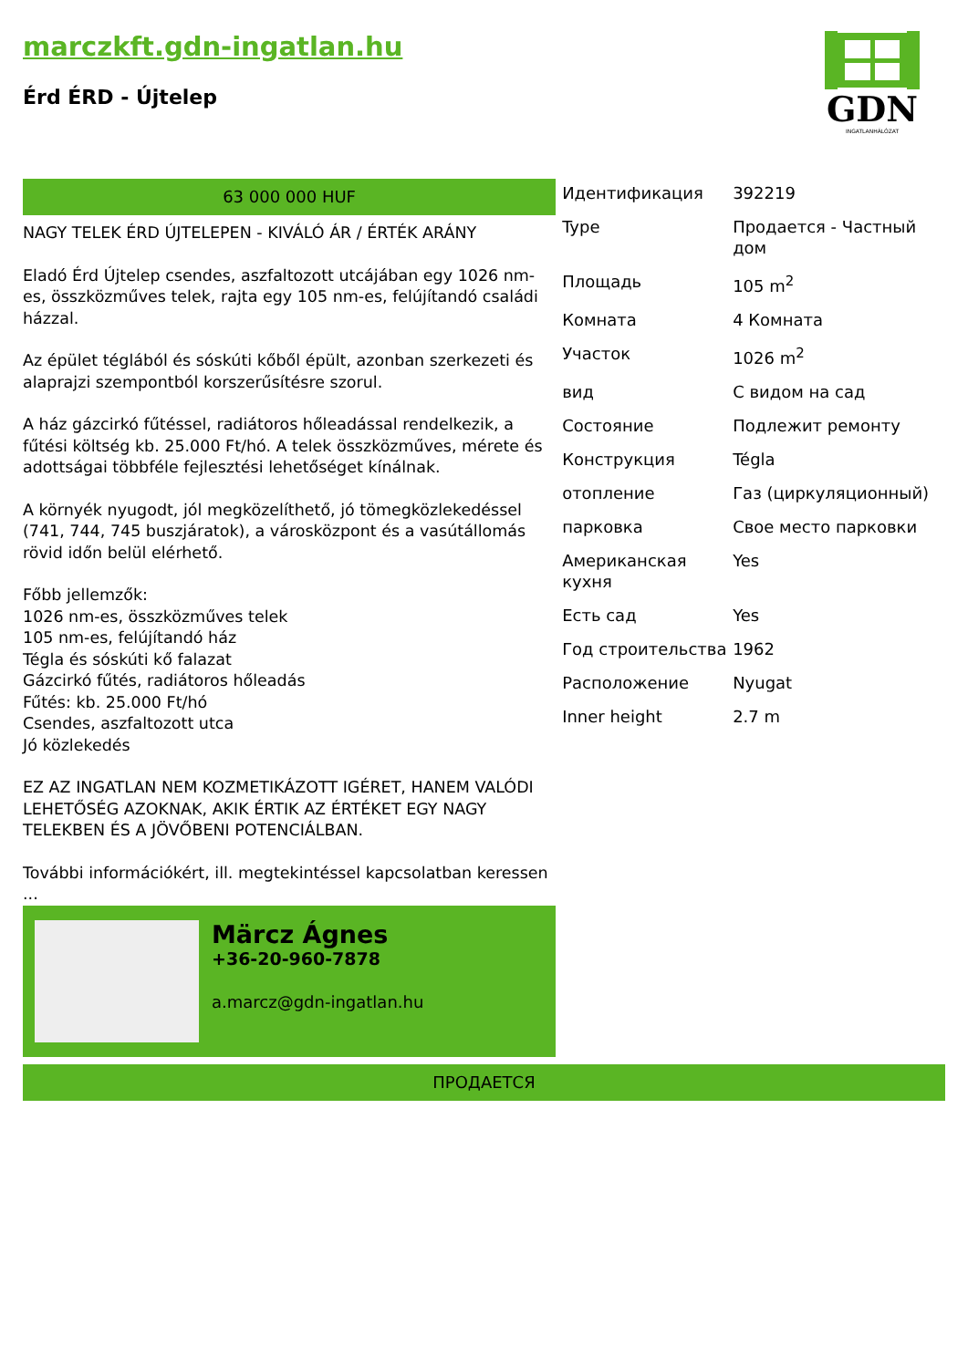marczkft.gdn-ingatlan.hu
Érd ÉRD - Újtelep
GDN
INGATLANHÁLÓZAT
63 000 000 HUF
NAGY TELEK ÉRD ÚJTELEPEN - KIVÁLÓ ÁR / ÉRTÉK ARÁNY
Eladó Érd Újtelep csendes, aszfaltozott utcájában egy 1026 nm-es, összközműves telek, rajta egy 105 nm-es, felújítandó családi házzal.
Az épület téglából és sóskúti kőből épült, azonban szerkezeti és alaprajzi szempontból korszerűsítésre szorul.
A ház gázcirkó fűtéssel, radiátoros hőleadással rendelkezik, a fűtési költség kb. 25.000 Ft/hó. A telek összközműves, mérete és adottságai többféle fejlesztési lehetőséget kínálnak.
A környék nyugodt, jól megközelíthető, jó tömegközlekedéssel (741, 744, 745 buszjáratok), a városközpont és a vasútállomás rövid időn belül elérhető.
Főbb jellemzők:
1026 nm-es, összközműves telek
105 nm-es, felújítandó ház
Tégla és sóskúti kő falazat
Gázcirkó fűtés, radiátoros hőleadás
Fűtés: kb. 25.000 Ft/hó
Csendes, aszfaltozott utca
Jó közlekedés
EZ AZ INGATLAN NEM KOZMETIKÁZOTT IGÉRET, HANEM VALÓDI LEHETŐSÉG AZOKNAK, AKIK ÉRTIK AZ ÉRTÉKET EGY NAGY TELEKBEN ÉS A JÖVŐBENI POTENCIÁLBAN.
További információkért, ill. megtekintéssel kapcsolatban keressen ...
Märcz Ágnes
+36-20-960-7878
a.marcz@gdn-ingatlan.hu
| Идентификация | 392219 |
| Type | Продается - Частный дом |
| Площадь | 105 m<sup>2</sup> |
| Комната | 4 Комната |
| Участок | 1026 m<sup>2</sup> |
| вид | С видом на сад |
| Состояние | Подлежит ремонту |
| Конструкция | Tégla |
| отопление | Газ (циркуляционный) |
| парковка | Свое место парковки |
| Американская кухня | Yes |
| Есть сад | Yes |
| Год строительства | 1962 |
| Расположение | Nyugat |
| Inner height | 2.7 m |
ПРОДАЕТСЯ